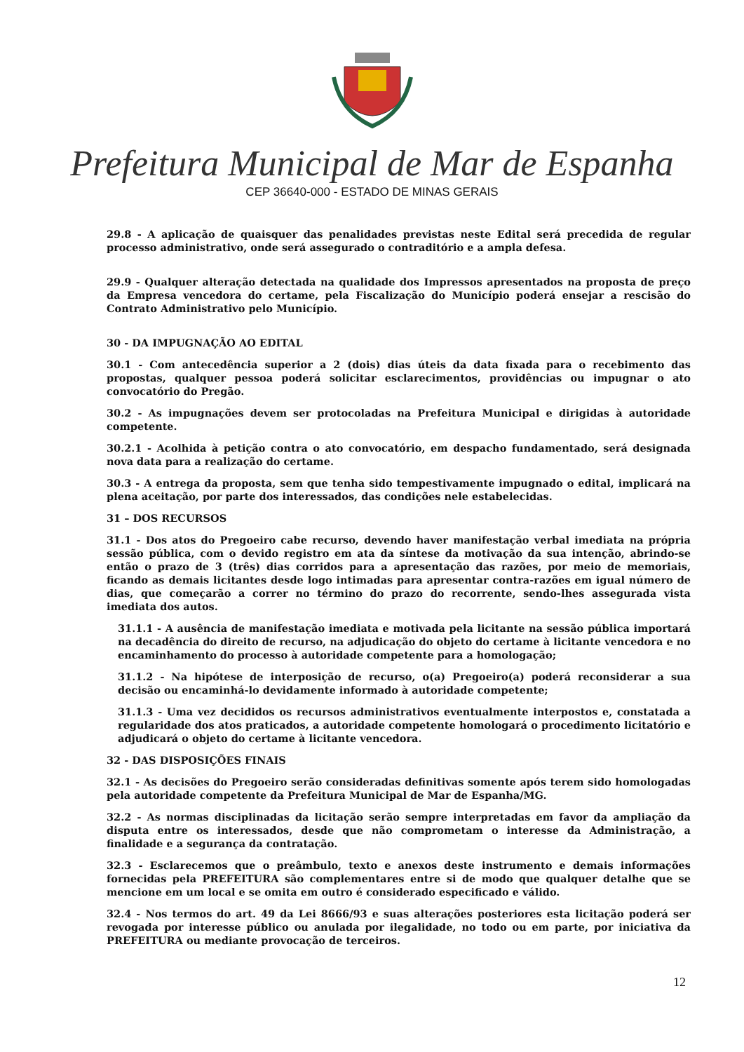Prefeitura Municipal de Mar de Espanha
CEP 36640-000 - ESTADO DE MINAS GERAIS
29.8 - A aplicação de quaisquer das penalidades previstas neste Edital será precedida de regular processo administrativo, onde será assegurado o contraditório e a ampla defesa.
29.9 - Qualquer alteração detectada na qualidade dos Impressos apresentados na proposta de preço da Empresa vencedora do certame, pela Fiscalização do Município poderá ensejar a rescisão do Contrato Administrativo pelo Município.
30 - DA IMPUGNAÇÃO AO EDITAL
30.1 - Com antecedência superior a 2 (dois) dias úteis da data fixada para o recebimento das propostas, qualquer pessoa poderá solicitar esclarecimentos, providências ou impugnar o ato convocatório do Pregão.
30.2 - As impugnações devem ser protocoladas na Prefeitura Municipal e dirigidas à autoridade competente.
30.2.1 - Acolhida à petição contra o ato convocatório, em despacho fundamentado, será designada nova data para a realização do certame.
30.3 - A entrega da proposta, sem que tenha sido tempestivamente impugnado o edital, implicará na plena aceitação, por parte dos interessados, das condições nele estabelecidas.
31 – DOS RECURSOS
31.1 - Dos atos do Pregoeiro cabe recurso, devendo haver manifestação verbal imediata na própria sessão pública, com o devido registro em ata da síntese da motivação da sua intenção, abrindo-se então o prazo de 3 (três) dias corridos para a apresentação das razões, por meio de memoriais, ficando as demais licitantes desde logo intimadas para apresentar contra-razões em igual número de dias, que começarão a correr no término do prazo do recorrente, sendo-lhes assegurada vista imediata dos autos.
31.1.1 - A ausência de manifestação imediata e motivada pela licitante na sessão pública importará na decadência do direito de recurso, na adjudicação do objeto do certame à licitante vencedora e no encaminhamento do processo à autoridade competente para a homologação;
31.1.2 - Na hipótese de interposição de recurso, o(a) Pregoeiro(a) poderá reconsiderar a sua decisão ou encaminhá-lo devidamente informado à autoridade competente;
31.1.3 - Uma vez decididos os recursos administrativos eventualmente interpostos e, constatada a regularidade dos atos praticados, a autoridade competente homologará o procedimento licitatório e adjudicará o objeto do certame à licitante vencedora.
32 - DAS DISPOSIÇÕES FINAIS
32.1 - As decisões do Pregoeiro serão consideradas definitivas somente após terem sido homologadas pela autoridade competente da Prefeitura Municipal de Mar de Espanha/MG.
32.2 - As normas disciplinadas da licitação serão sempre interpretadas em favor da ampliação da disputa entre os interessados, desde que não comprometam o interesse da Administração, a finalidade e a segurança da contratação.
32.3 - Esclarecemos que o preâmbulo, texto e anexos deste instrumento e demais informações fornecidas pela PREFEITURA são complementares entre si de modo que qualquer detalhe que se mencione em um local e se omita em outro é considerado especificado e válido.
32.4 - Nos termos do art. 49 da Lei 8666/93 e suas alterações posteriores esta licitação poderá ser revogada por interesse público ou anulada por ilegalidade, no todo ou em parte, por iniciativa da PREFEITURA ou mediante provocação de terceiros.
12